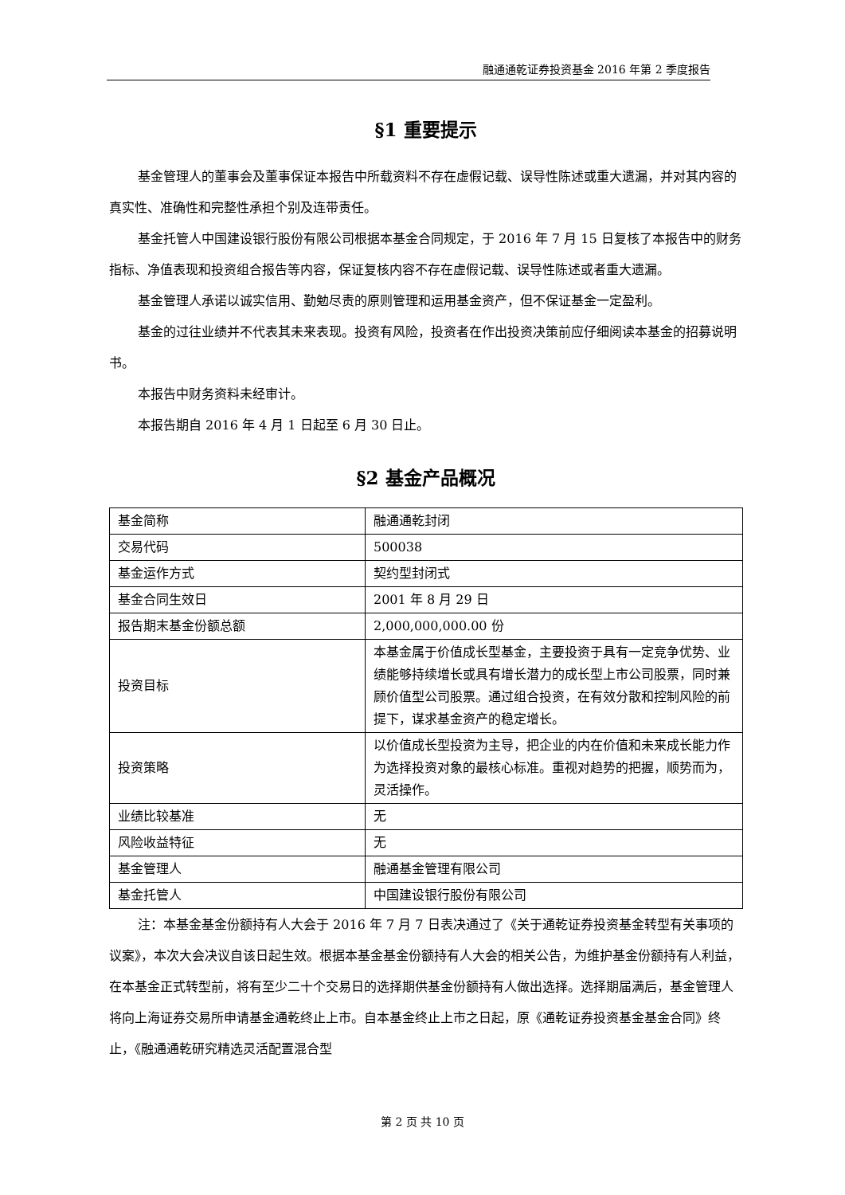融通通乾证券投资基金 2016 年第 2 季度报告
§1 重要提示
基金管理人的董事会及董事保证本报告中所载资料不存在虚假记载、误导性陈述或重大遗漏，并对其内容的真实性、准确性和完整性承担个别及连带责任。
基金托管人中国建设银行股份有限公司根据本基金合同规定，于 2016 年 7 月 15 日复核了本报告中的财务指标、净值表现和投资组合报告等内容，保证复核内容不存在虚假记载、误导性陈述或者重大遗漏。
基金管理人承诺以诚实信用、勤勉尽责的原则管理和运用基金资产，但不保证基金一定盈利。
基金的过往业绩并不代表其未来表现。投资有风险，投资者在作出投资决策前应仔细阅读本基金的招募说明书。
本报告中财务资料未经审计。
本报告期自 2016 年 4 月 1 日起至 6 月 30 日止。
§2 基金产品概况
| 基金简称 | 融通通乾封闭 |
| 交易代码 | 500038 |
| 基金运作方式 | 契约型封闭式 |
| 基金合同生效日 | 2001 年 8 月 29 日 |
| 报告期末基金份额总额 | 2,000,000,000.00 份 |
| 投资目标 | 本基金属于价值成长型基金，主要投资于具有一定竞争优势、业绩能够持续增长或具有增长潜力的成长型上市公司股票，同时兼顾价值型公司股票。通过组合投资，在有效分散和控制风险的前提下，谋求基金资产的稳定增长。 |
| 投资策略 | 以价值成长型投资为主导，把企业的内在价值和未来成长能力作为选择投资对象的最核心标准。重视对趋势的把握，顺势而为，灵活操作。 |
| 业绩比较基准 | 无 |
| 风险收益特征 | 无 |
| 基金管理人 | 融通基金管理有限公司 |
| 基金托管人 | 中国建设银行股份有限公司 |
注：本基金基金份额持有人大会于 2016 年 7 月 7 日表决通过了《关于通乾证券投资基金转型有关事项的议案》，本次大会决议自该日起生效。根据本基金基金份额持有人大会的相关公告，为维护基金份额持有人利益，在本基金正式转型前，将有至少二十个交易日的选择期供基金份额持有人做出选择。选择期届满后，基金管理人将向上海证券交易所申请基金通乾终止上市。自本基金终止上市之日起，原《通乾证券投资基金基金合同》终止，《融通通乾研究精选灵活配置混合型
第 2 页 共 10 页